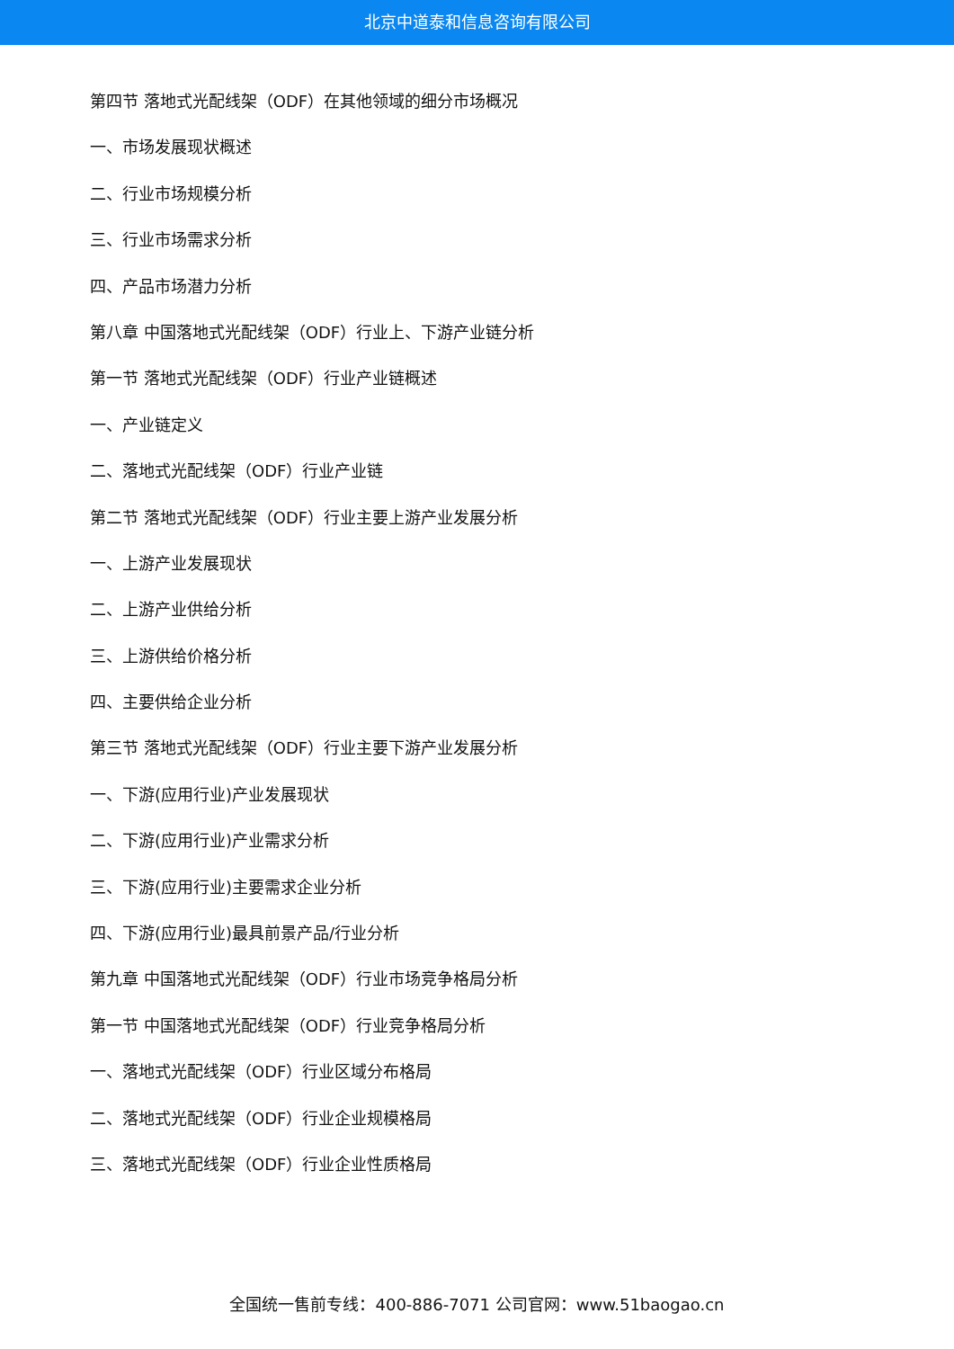北京中道泰和信息咨询有限公司
第四节 落地式光配线架（ODF）在其他领域的细分市场概况
一、市场发展现状概述
二、行业市场规模分析
三、行业市场需求分析
四、产品市场潜力分析
第八章 中国落地式光配线架（ODF）行业上、下游产业链分析
第一节 落地式光配线架（ODF）行业产业链概述
一、产业链定义
二、落地式光配线架（ODF）行业产业链
第二节 落地式光配线架（ODF）行业主要上游产业发展分析
一、上游产业发展现状
二、上游产业供给分析
三、上游供给价格分析
四、主要供给企业分析
第三节 落地式光配线架（ODF）行业主要下游产业发展分析
一、下游(应用行业)产业发展现状
二、下游(应用行业)产业需求分析
三、下游(应用行业)主要需求企业分析
四、下游(应用行业)最具前景产品/行业分析
第九章 中国落地式光配线架（ODF）行业市场竞争格局分析
第一节 中国落地式光配线架（ODF）行业竞争格局分析
一、落地式光配线架（ODF）行业区域分布格局
二、落地式光配线架（ODF）行业企业规模格局
三、落地式光配线架（ODF）行业企业性质格局
全国统一售前专线：400-886-7071 公司官网：www.51baogao.cn